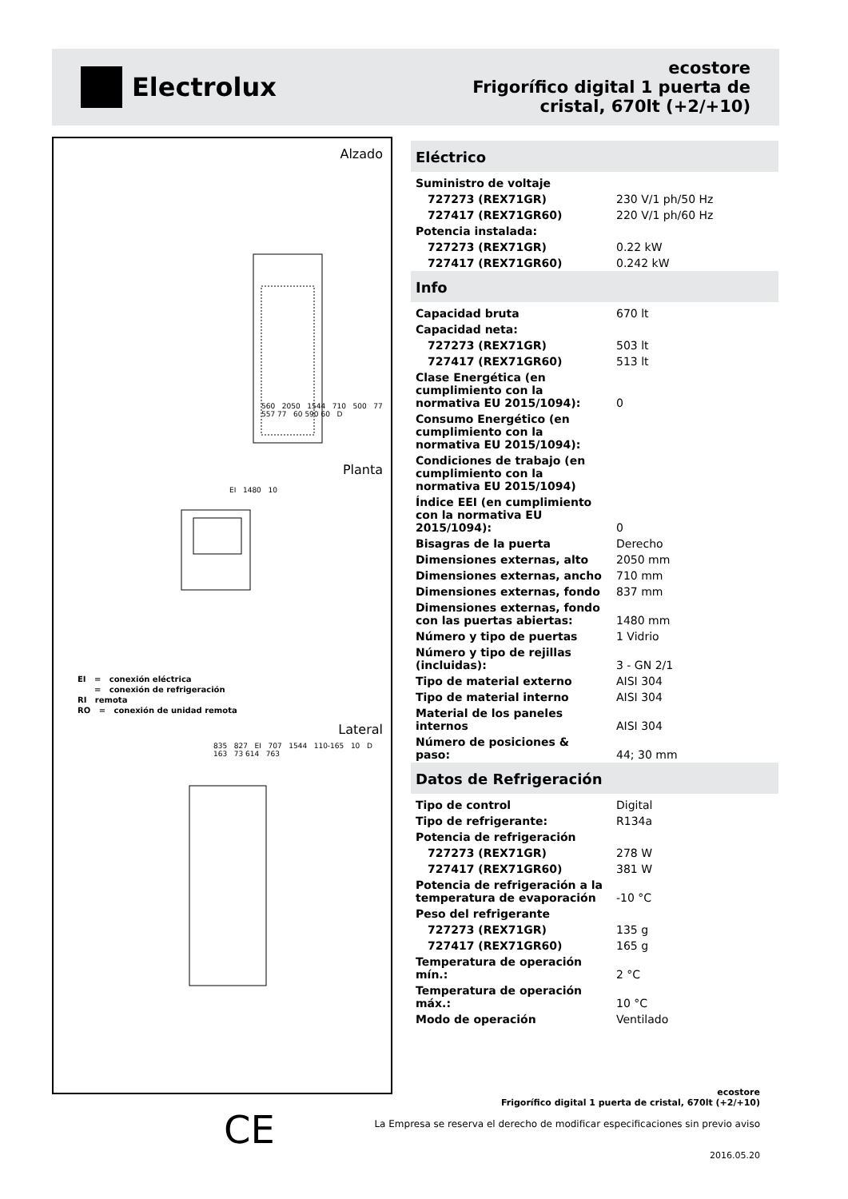Electrolux
ecostore
Frigorífico digital 1 puerta de
cristal, 670lt (+2/+10)
Alzado
560 2050 1544 710 500 77 557 77 60 590 60 D
Planta
EI 1480 10
EI = conexión eléctrica
= conexión de refrigeración
RI remota
RO = conexión de unidad remota
Lateral
835 827 EI 707 1544 110-165 10 D 163 73 614 763
Eléctrico
| Suministro de voltaje | |
| 727273 (REX71GR) | 230 V/1 ph/50 Hz |
| 727417 (REX71GR60) | 220 V/1 ph/60 Hz |
| Potencia instalada: | |
| 727273 (REX71GR) | 0.22 kW |
| 727417 (REX71GR60) | 0.242 kW |
Info
| Capacidad bruta | 670 lt |
| Capacidad neta: | |
| 727273 (REX71GR) | 503 lt |
| 727417 (REX71GR60) | 513 lt |
| Clase Energética (en cumplimiento con la normativa EU 2015/1094): | 0 |
| Consumo Energético (en cumplimiento con la normativa EU 2015/1094): | |
| Condiciones de trabajo (en cumplimiento con la normativa EU 2015/1094) | |
| Índice EEI (en cumplimiento con la normativa EU 2015/1094): | 0 |
| Bisagras de la puerta | Derecho |
| Dimensiones externas, alto | 2050 mm |
| Dimensiones externas, ancho | 710 mm |
| Dimensiones externas, fondo | 837 mm |
| Dimensiones externas, fondo con las puertas abiertas: | 1480 mm |
| Número y tipo de puertas | 1 Vidrio |
| Número y tipo de rejillas (incluidas): | 3 - GN 2/1 |
| Tipo de material externo | AISI 304 |
| Tipo de material interno | AISI 304 |
| Material de los paneles internos | AISI 304 |
| Número de posiciones & paso: | 44; 30 mm |
Datos de Refrigeración
| Tipo de control | Digital |
| Tipo de refrigerante: | R134a |
| Potencia de refrigeración | |
| 727273 (REX71GR) | 278 W |
| 727417 (REX71GR60) | 381 W |
| Potencia de refrigeración a la temperatura de evaporación | -10 °C |
| Peso del refrigerante | |
| 727273 (REX71GR) | 135 g |
| 727417 (REX71GR60) | 165 g |
| Temperatura de operación mín.: | 2 °C |
| Temperatura de operación máx.: | 10 °C |
| Modo de operación | Ventilado |
CE
ecostore
Frigorífico digital 1 puerta de cristal, 670lt (+2/+10)
La Empresa se reserva el derecho de modificar especificaciones sin previo aviso
2016.05.20